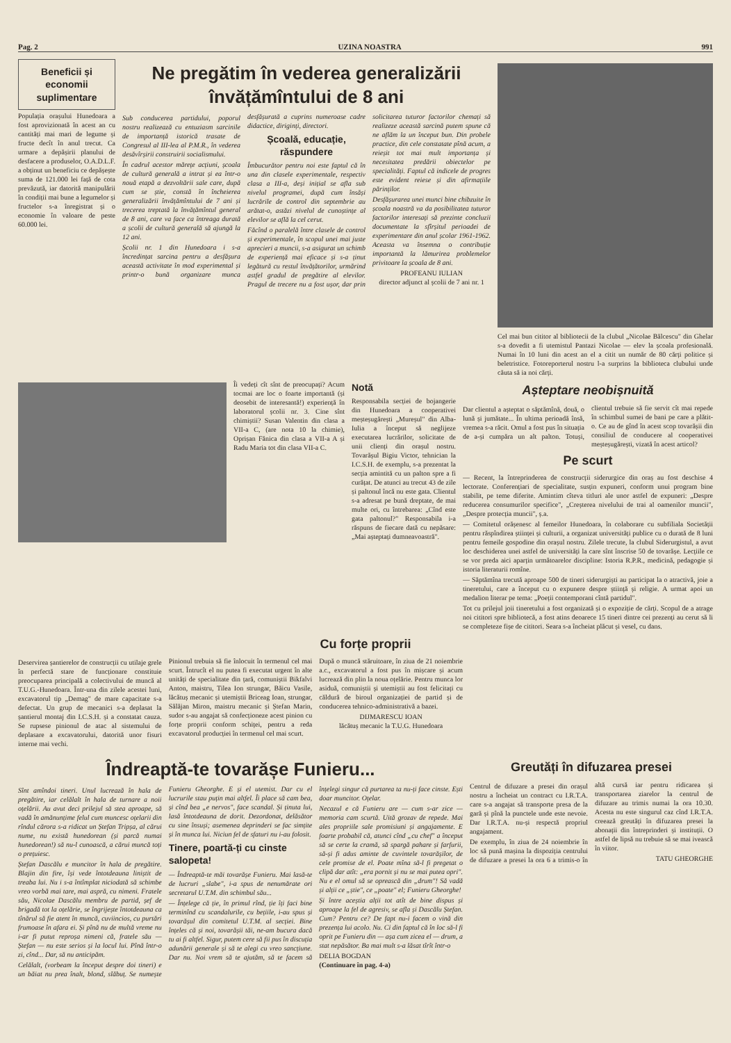Pag. 2 UZINA NOASTRA 991
Beneficii și economii suplimentare
Populația orașului Hunedoara a fost aprovizionată în acest an cu cantități mai mari de legume și fructe decît în anul trecut. Ca urmare a depășirii planului de desfacere a produselor, O.A.D.L.F. a obținut un beneficiu ce depășește suma de 121.000 lei față de cota prevăzută, iar datorită manipulării în condiții mai bune a legumelor și fructelor s-a înregistrat și o economie în valoare de peste 60.000 lei.
Ne pregătim în vederea generalizării învățămîntului de 8 ani
Sub conducerea partidului, poporul nostru realizează cu entuziasm sarcinile de importanță istorică trasate de Congresul al III-lea al P.M.R., în vederea desăvîrșirii construirii socialismului.
În cadrul acestor mărețe acțiuni, școala de cultură generală a intrat și ea într-o nouă etapă a dezvoltării sale care, după cum se știe, constă în încheierea generalizării învățămîntului de 7 ani și trecerea treptată la învățămîntul general de 8 ani, care va face ca întreaga durată a școlii de cultură generală să ajungă la 12 ani.
Școlii nr. 1 din Hunedoara i s-a încredințat sarcina pentru a desfășura această activitate în mod experimental și printr-o bună organizare munca desfășurată a cuprins numeroase cadre didactice, diriginți, directori.
Școală, educație, răspundere
Îmbucurător pentru noi este faptul că în una din clasele experimentale, respectiv clasa a III-a, deși inițial se afla sub nivelul programei, după cum însăși lucrările de control din septembrie au arătat-o, astăzi nivelul de cunoștințe al elevilor se află la cel cerut.
Făcînd o paralelă între clasele de control și experimentale, în scopul unei mai juste aprecieri a muncii, s-a asigurat un schimb de experiență mai eficace și s-a ținut legătură cu restul învățătorilor, urmărind astfel gradul de pregătire al elevilor. Pragul de trecere nu a fost ușor, dar prin solicitarea tuturor factorilor chemați să realizeze această sarcină putem spune că ne aflăm la un început bun. Din probele practice, din cele constatate pînă acum, a reieșit tot mai mult importanța și necesitatea predării obiectelor pe specialități. Faptul că indicele de progres este evident reiese și din afirmațiile părinților.
Desfășurarea unei munci bine chibzuite în școala noastră va da posibilitatea tuturor factorilor interesați să prezinte concluzii documentate la sfîrșitul perioadei de experimentare din anul școlar 1961-1962. Aceasta va însemna o contribuție importantă la lămurirea problemelor privitoare la școala de 8 ani.
PROFEANU IULIAN
director adjunct al școlii de 7 ani nr. 1
Cel mai bun cititor al bibliotecii de la clubul „Nicolae Bălcescu" din Ghelar s-a dovedit a fi utemistul Pantazi Nicolae — elev la școala profesională. Numai în 10 luni din acest an el a citit un număr de 80 cărți politice și beletristice. Fotoreporterul nostru l-a surprins la biblioteca clubului unde căuta să ia noi cărți.
Îi vedeți cît sînt de preocupați? Acum tocmai are loc o foarte importantă (și deosebit de interesantă!) experiență în laboratorul școlii nr. 3. Cine sînt chimiștii? Susan Valentin din clasa a VII-a C, (are nota 10 la chimie), Oprișan Fănica din clasa a VII-a A și Radu Maria tot din clasa VII-a C.
Notă
Responsabila secției de bojangerie din Hunedoara a cooperativei meșteșugărești „Mureșul" din Alba-Iulia a început să neglijeze executarea lucrărilor, solicitate de unii clienți din orașul nostru. Tovarășul Bigiu Victor, tehnician la I.C.S.H. de exemplu, s-a prezentat la secția amintită cu un palton spre a fi curățat. De atunci au trecut 43 de zile și paltonul încă nu este gata. Clientul s-a adresat pe bună dreptate, de mai multe ori, cu întrebarea: „Cînd este gata paltonul?" Responsabila i-a răspuns de fiecare dată cu nepăsare: „Mai așteptați dumneavoastră".
Așteptare neobișnuită
Dar clientul a așteptat o săptămînă, două, o lună și jumătate... În ultima perioadă însă, vremea s-a răcit. Omul a fost pus în situația de a-și cumpăra un alt palton. Totuși, clientul trebuie să fie servit cît mai repede în schimbul sumei de bani pe care a plătit-o. Ce au de gînd în acest scop tovarășii din consiliul de conducere al cooperativei meșteșugărești, vizată în acest articol?
Pe scurt
— Recent, la întreprinderea de construcții siderurgice din oraș au fost deschise 4 lectorate. Conferențiari de specialitate, susțin expuneri, conform unui program bine stabilit, pe teme diferite. Amintim cîteva titluri ale unor astfel de expuneri: „Despre reducerea consumurilor specifice", „Creșterea nivelului de trai al oamenilor muncii", „Despre protecția muncii", ș.a.
— Comitetul orășenesc al femeilor Hunedoara, în colaborare cu subfiliala Societății pentru răspîndirea științei și culturii, a organizat universități publice cu o durată de 8 luni pentru femeile gospodine din orașul nostru. Zilele trecute, la clubul Siderurgistul, a avut loc deschiderea unei astfel de universități la care sînt înscrise 50 de tovarășe. Lecțiile ce se vor preda aici aparțin următoarelor discipline: Istoria R.P.R., medicină, pedagogie și istoria literaturii romîne.
— Săptămîna trecută aproape 500 de tineri siderurgiști au participat la o atractivă, joie a tineretului, care a început cu o expunere despre știință și religie. A urmat apoi un medalion literar pe tema: „Poeții contemporani cîntă partidul".
Tot cu prilejul joii tineretului a fost organizată și o expoziție de cărți. Scopul de a atrage noi cititori spre bibliotecă, a fost atins deoarece 15 tineri dintre cei prezenți au cerut să li se completeze fișe de cititori. Seara s-a încheiat plăcut și vesel, cu dans.
Cu forțe proprii
Deservirea șantierelor de construcții cu utilaje grele în perfectă stare de funcționare constituie preocuparea principală a colectivului de muncă al T.U.G.-Hunedoara. Într-una din zilele acestei luni, excavatorul tip „Demag" de mare capacitate s-a defectat. Un grup de mecanici s-a deplasat la șantierul montaj din I.C.S.H. și a constatat cauza. Se rupsese pinionul de atac al sistemului de deplasare a excavatorului, datorită unor fisuri interne mai vechi.
Pinionul trebuia să fie înlocuit în termenul cel mai scurt. Întrucît el nu putea fi executat urgent în alte unități de specialitate din țară, comuniștii Bikfalvi Anton, maistru, Tilea Ion strungar, Băicu Vasile, lăcătuș mecanic și utemiștii Briceag Ioan, strungar, Sălăjan Miron, maistru mecanic și Ștefan Marin, sudor s-au angajat să confecționeze acest pinion cu forțe proprii conform schiței, pentru a reda excavatorul producției în termenul cel mai scurt.
După o muncă stăruitoare, în ziua de 21 noiembrie a.c., excavatorul a fost pus în mișcare și acum lucrează din plin la noua oțelărie. Pentru munca lor asiduă, comuniștii și utemiștii au fost felicitați cu căldură de biroul organizației de partid și de conducerea tehnico-administrativă a bazei.
DIJMARESCU IOAN
lăcătuș mecanic la T.U.G. Hunedoara
Îndreaptă-te tovarășe Funieru...
Sînt amîndoi tineri. Unul lucrează în hala de pregătire, iar celălalt în hala de turnare a noii oțelării. Au avut deci prilejul să stea aproape, să vadă în amănunțime felul cum muncesc oțelarii din rîndul cărora s-a ridicat un Ștefan Tripșa, al cărui nume, nu există hunedorean (și parcă numai hunedorean!) să nu-l cunoască, a cărui muncă toți o prețuiesc.
Ștefan Dascălu e muncitor în hala de pregătire. Blajin din fire, își vede întotdeauna liniștit de treaba lui. Nu i s-a întîmplat niciodată să schimbe vreo vorbă mai tare, mai aspră, cu nimeni. Fratele său, Nicolae Dascălu membru de partid, șef de brigadă tot la oțelărie, se îngrijește întotdeauna ca tînărul să fie atent în muncă, cuviincios, cu purtări frumoase în afara ei. Și pînă nu de multă vreme nu i-ar fi putut reproșa nimeni că, fratele său — Ștefan — nu este serios și la locul lui. Pînă într-o zi, cînd... Dar, să nu anticipăm.
Celălalt, (vorbeam la început despre doi tineri) e un băiat nu prea înalt, blond, slăbuț. Se numește Funieru Gheorghe. E și el utemist. Dar cu el lucrurile stau puțin mai altfel. Îi place să cam bea, și cînd bea „e nervos", face scandal. Și ținuta lui, lasă întotdeauna de dorit. Dezordonat, delăsător cu sine însuși; asemenea deprinderi se fac simțite și în munca lui. Niciun fel de sfaturi nu i-au folosit.
Tinere, poartă-ți cu cinste salopeta!
— Îndreaptă-te măi tovarășe Funieru. Mai lasă-te de lucruri „slabe", i-a spus de nenumărate ori secretarul U.T.M. din schimbul său...
— Înțelege că ție, în primul rînd, ție îți faci bine terminînd cu scandalurile, cu bețiile, i-au spus și tovarășul din comitetul U.T.M. al secției. Bine înțeles că și noi, tovarășii tăi, ne-am bucura dacă tu ai fi altfel. Sigur, putem cere să fii pus în discuția adunării generale și să te alegi cu vreo sancțiune. Dar nu. Noi vrem să te ajutăm, să te facem să înțelegi singur că purtarea ta nu-ți face cinste. Ești doar muncitor. Oțelar.
Necazul e că Funieru are — cum s-ar zice — memoria cam scurtă. Uită grozav de repede. Mai ales propriile sale promisiuni și angajamente. E foarte probabil că, atunci cînd „cu chef" a început să se certe la cramă, să spargă pahare și farfurii, să-și fi adus aminte de cuvintele tovarășilor, de cele promise de el. Poate mîna să-l fi pregetat o clipă dar atît: „era pornit și nu se mai putea opri". Nu e el omul să se oprească din „drum"! Să vadă și alții ce „știe", ce „poate" el; Funieru Gheorghe!
Și între aceștia alții tot atît de bine dispus și aproape la fel de agresiv, se afla și Dascălu Ștefan. Cum? Pentru ce? De fapt nu-i facem o vină din prezența lui acolo. Nu. Ci din faptul că în loc să-l fi oprit pe Funieru din — așa cum zicea el — drum, a stat nepăsător. Ba mai mult s-a lăsat tîrît într-o
DELIA BOGDAN
(Continuare în pag. 4-a)
Greutăți în difuzarea presei
Centrul de difuzare a presei din orașul nostru a încheiat un contract cu I.R.T.A. care s-a angajat să transporte presa de la gară și pînă la punctele unde este nevoie. Dar I.R.T.A. nu-și respectă propriul angajament.
De exemplu, în ziua de 24 noiembrie în loc să pună mașina la dispoziția centrului de difuzare a presei la ora 6 a trimis-o în altă cursă iar pentru ridicarea și transportarea ziarelor la centrul de difuzare au trimis numai la ora 10.30. Acesta nu este singurul caz cînd I.R.T.A. creează greutăți în difuzarea presei la abonații din întreprinderi și instituții. O astfel de lipsă nu trebuie să se mai ivească în viitor.
TATU GHEORGHE